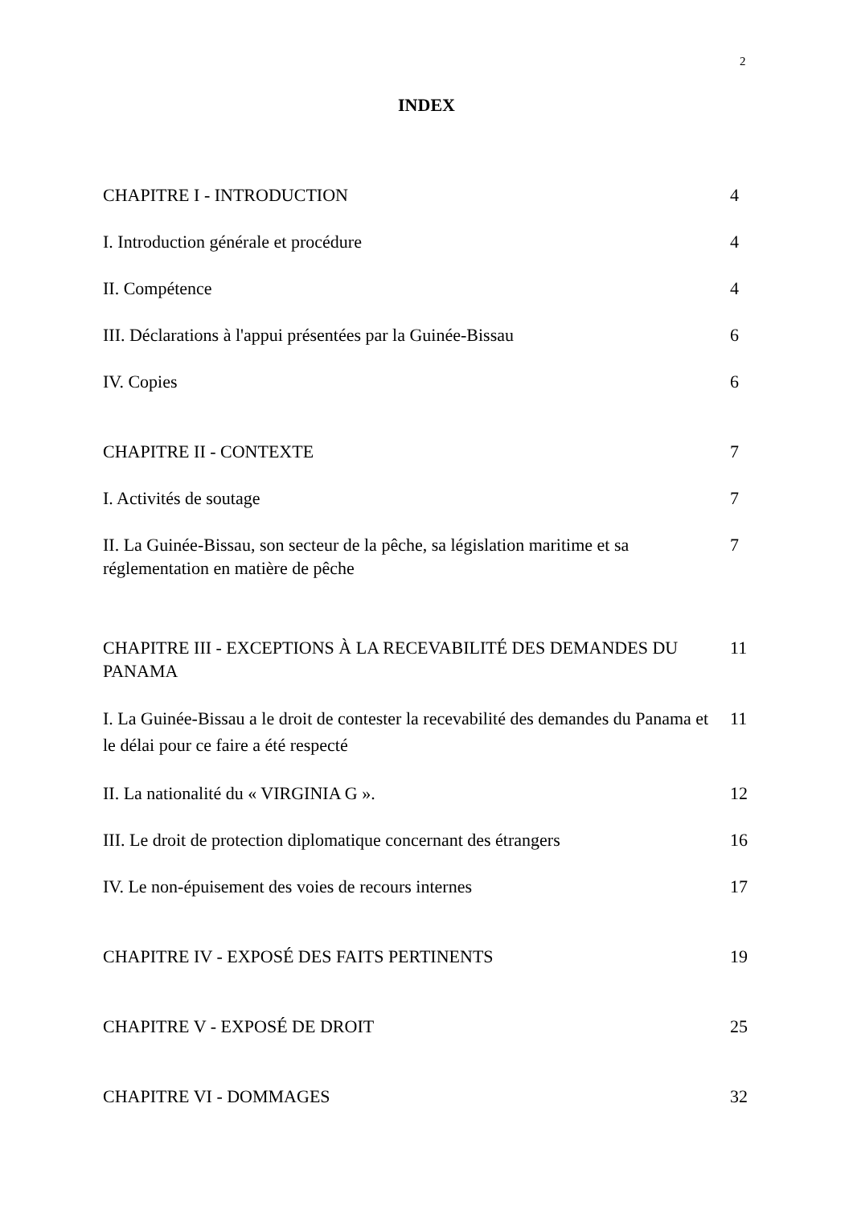2
INDEX
CHAPITRE I - INTRODUCTION 4
I. Introduction générale et procédure 4
II. Compétence 4
III. Déclarations à l'appui présentées par la Guinée-Bissau 6
IV. Copies 6
CHAPITRE II - CONTEXTE 7
I. Activités de soutage 7
II. La Guinée-Bissau, son secteur de la pêche, sa législation maritime et sa réglementation en matière de pêche 7
CHAPITRE III - EXCEPTIONS À LA RECEVABILITÉ DES DEMANDES DU PANAMA 11
I. La Guinée-Bissau a le droit de contester la recevabilité des demandes du Panama et le délai pour ce faire a été respecté 11
II. La nationalité du « VIRGINIA G ». 12
III. Le droit de protection diplomatique concernant des étrangers 16
IV. Le non-épuisement des voies de recours internes 17
CHAPITRE IV - EXPOSÉ DES FAITS PERTINENTS 19
CHAPITRE V - EXPOSÉ DE DROIT 25
CHAPITRE VI - DOMMAGES 32